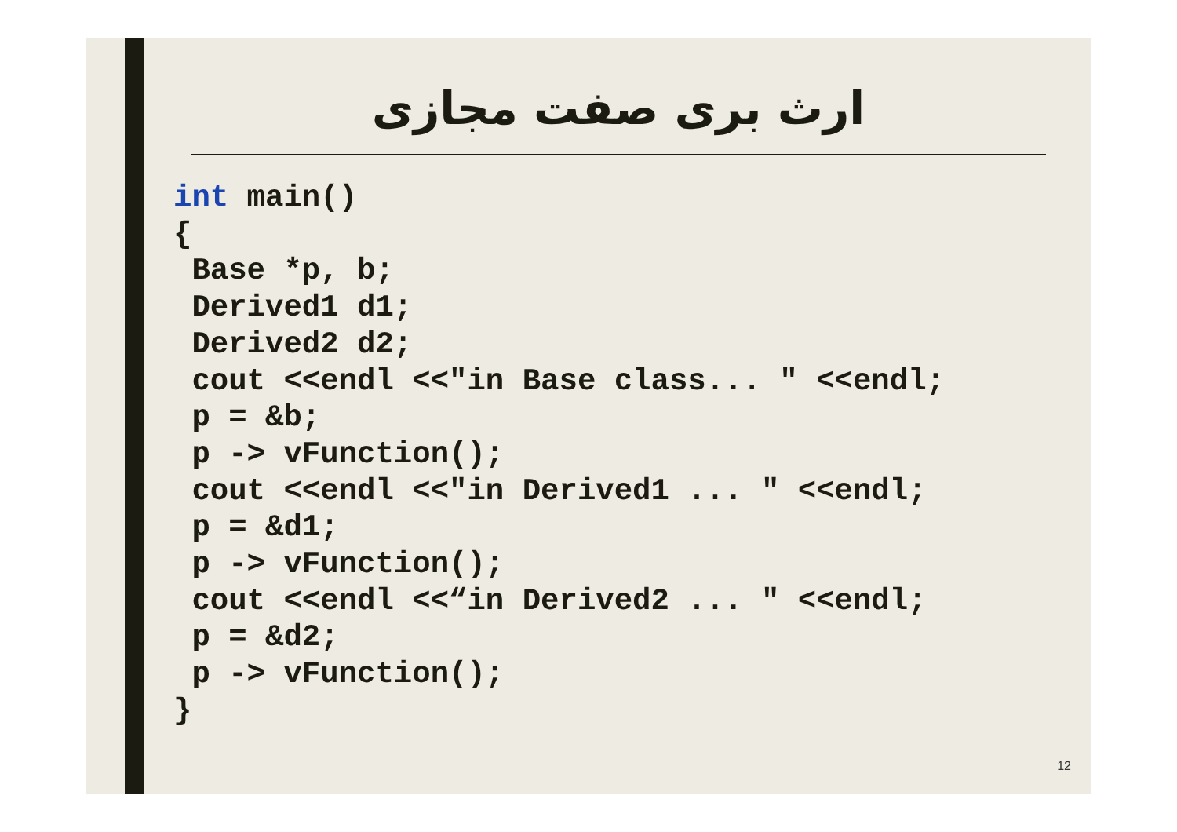ارث بری صفت مجازی
int main()
{
 Base *p, b;
 Derived1 d1;
 Derived2 d2;
 cout <<endl <<"in Base class... " <<endl;
 p = &b;
 p -> vFunction();
 cout <<endl <<"in Derived1 ... " <<endl;
 p = &d1;
 p -> vFunction();
 cout <<endl <<“in Derived2 ... " <<endl;
 p = &d2;
 p -> vFunction();
}
12